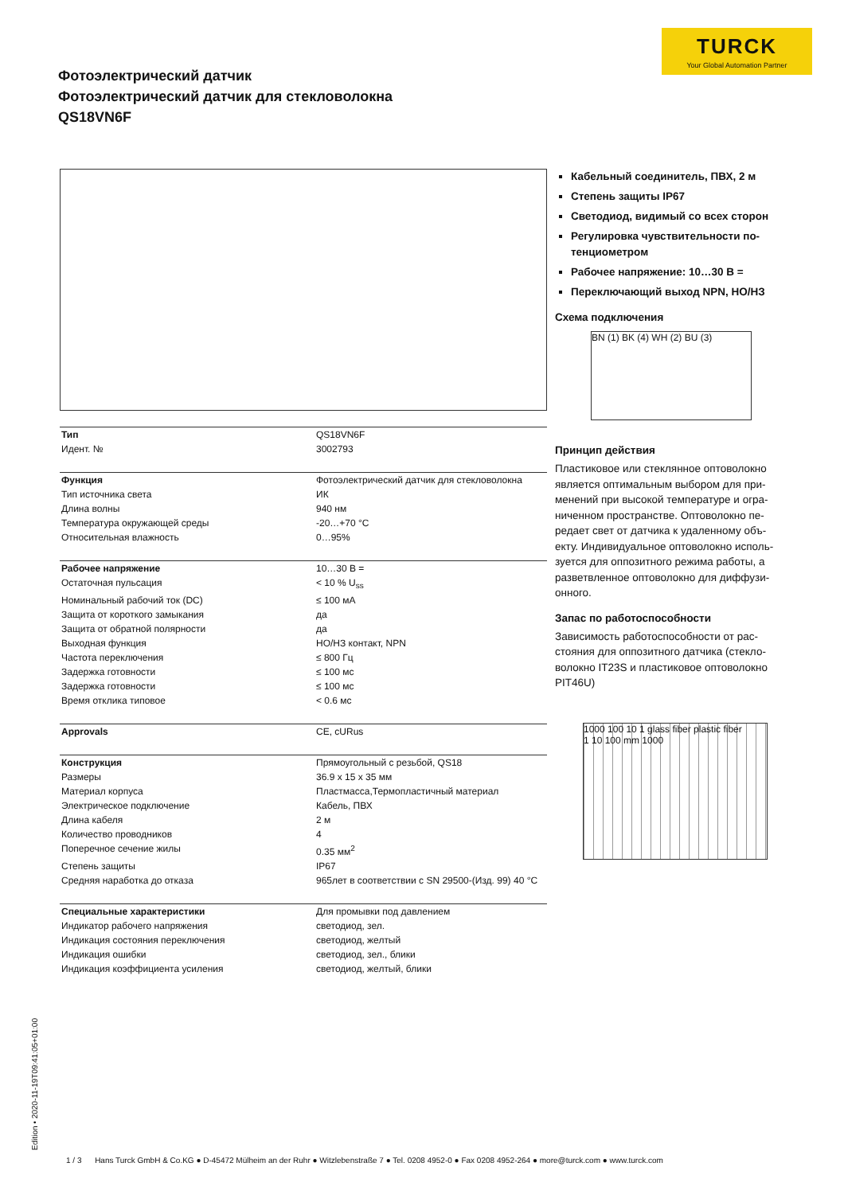TURCK
Your Global Automation Partner
Фотоэлектрический датчик
Фотоэлектрический датчик для стекловолокна
QS18VN6F
| Тип | QS18VN6F |
| Идент. № | 3002793 |
| Функция | Фотоэлектрический датчик для стекловолокна |
| Тип источника света | ИК |
| Длина волны | 940 нм |
| Температура окружающей среды | -20…+70 °C |
| Относительная влажность | 0…95% |
| Рабочее напряжение | 10…30 В = |
| Остаточная пульсация | < 10 % U<sub>ss</sub> |
| Номинальный рабочий ток (DC) | ≤ 100 мА |
| Защита от короткого замыкания | да |
| Защита от обратной полярности | да |
| Выходная функция | НО/НЗ контакт, NPN |
| Частота переключения | ≤ 800 Гц |
| Задержка готовности | ≤ 100 мс |
| Задержка готовности | ≤ 100 мс |
| Время отклика типовое | < 0.6 мс |
| Approvals | CE, cURus |
| Конструкция | Прямоугольный с резьбой, QS18 |
| Размеры | 36.9 x 15 x 35 мм |
| Материал корпуса | Пластмасса,Термопластичный материал |
| Электрическое подключение | Кабель, ПВХ |
| Длина кабеля | 2 м |
| Количество проводников | 4 |
| Поперечное сечение жилы | 0.35 мм<sup>2</sup> |
| Степень защиты | IP67 |
| Средняя наработка до отказа | 965лет в соответствии с SN 29500-(Изд. 99) 40 °C |
| Специальные характеристики | Для промывки под давлением |
| Индикатор рабочего напряжения | светодиод, зел. |
| Индикация состояния переключения | светодиод, желтый |
| Индикация ошибки | светодиод, зел., блики |
| Индикация коэффициента усиления | светодиод, желтый, блики |
Кабельный соединитель, ПВХ, 2 м
Степень защиты IP67
Светодиод, видимый со всех сторон
Регулировка чувствительности по-тенциометром
Рабочее напряжение: 10…30 В =
Переключающий выход NPN, НО/НЗ
Схема подключения
BN (1) BK (4) WH (2) BU (3)
Принцип действия
Пластиковое или стеклянное оптоволокно является оптимальным выбором для при-менений при высокой температуре и огра-ниченном пространстве. Оптоволокно пе-редает свет от датчика к удаленному объ-екту. Индивидуальное оптоволокно исполь-зуется для оппозитного режима работы, а разветвленное оптоволокно для диффузи-онного.
Запас по работоспособности
Зависимость работоспособности от рас-стояния для оппозитного датчика (стекло-волокно IT23S и пластиковое оптоволокно PIT46U)
1000 100 10 1 glass fiber plastic fiber
1 10 100 mm 1000
Edition • 2020-11-19T09:41:05+01:00
1 / 3 Hans Turck GmbH & Co.KG ● D-45472 Mülheim an der Ruhr ● Witzlebenstraße 7 ● Tel. 0208 4952-0 ● Fax 0208 4952-264 ● more@turck.com ● www.turck.com